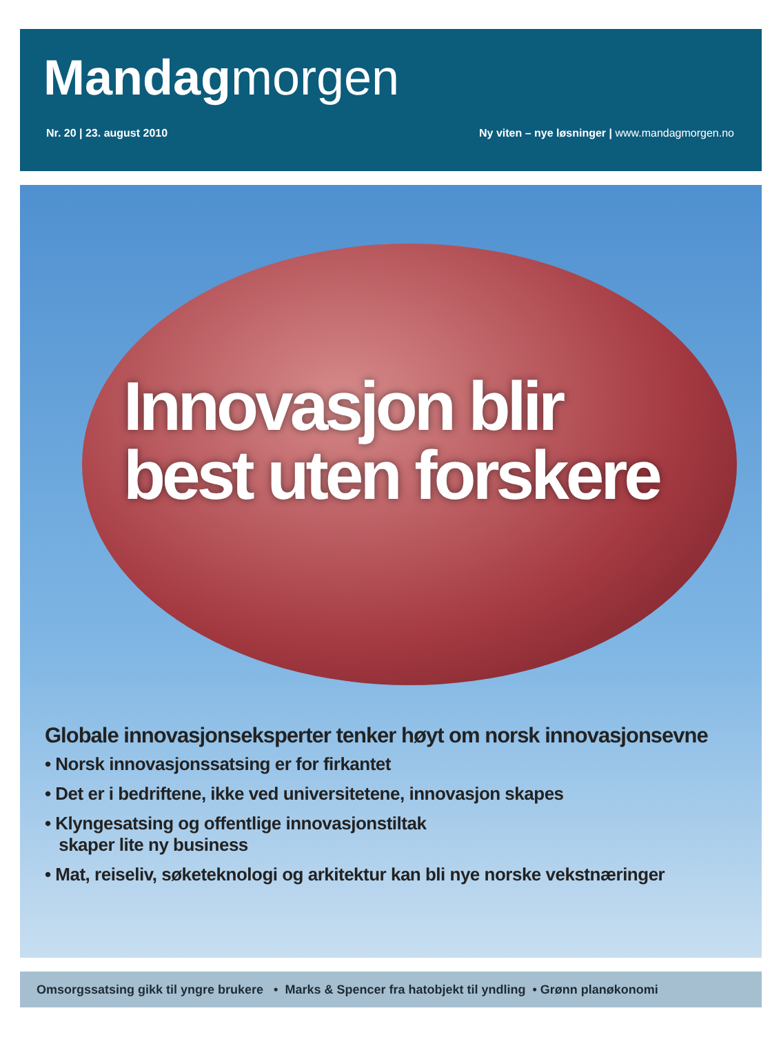Mandagmorgen
Nr. 20 | 23. august 2010 Ny viten – nye løsninger | www.mandagmorgen.no
Innovasjon blir
best uten forskere
Globale innovasjonseksperter tenker høyt om norsk innovasjonsevne
• Norsk innovasjonssatsing er for firkantet
• Det er i bedriftene, ikke ved universitetene, innovasjon skapes
• Klyngesatsing og offentlige innovasjonstiltak
skaper lite ny business
• Mat, reiseliv, søketeknologi og arkitektur kan bli nye norske vekstnæringer
Omsorgssatsing gikk til yngre brukere • Marks & Spencer fra hatobjekt til yndling • Grønn planøkonomi